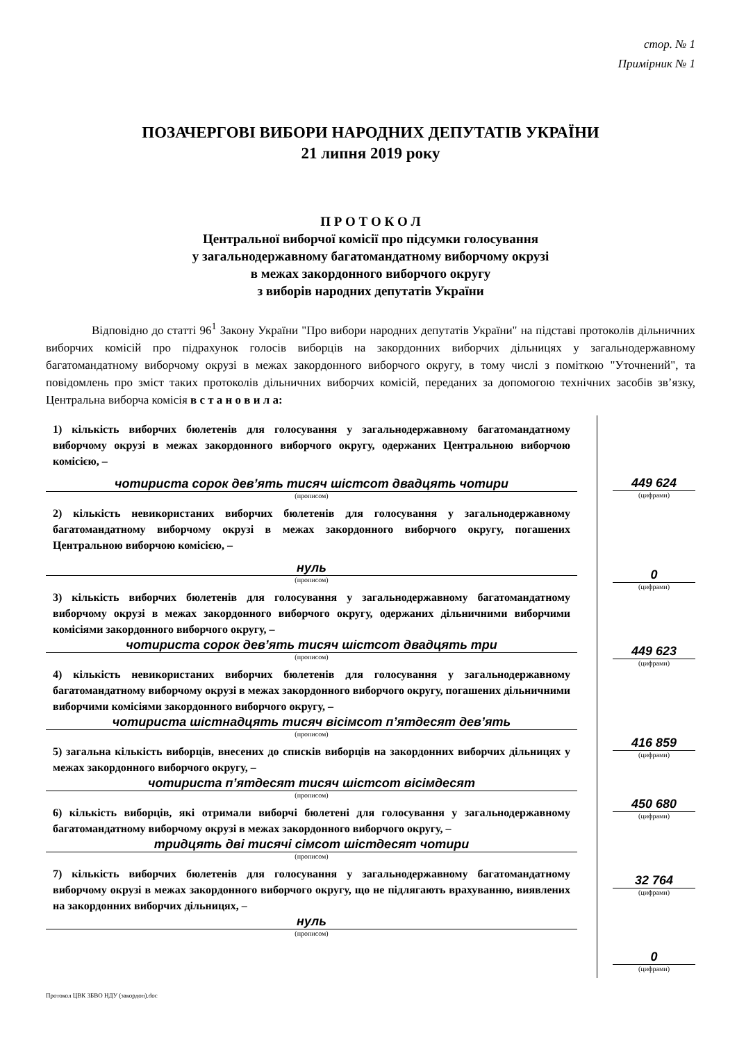стор. № 1
Примірник № 1
ПОЗАЧЕРГОВІ ВИБОРИ НАРОДНИХ ДЕПУТАТІВ УКРАЇНИ
21 липня 2019 року
П Р О Т О К О Л
Центральної виборчої комісії про підсумки голосування
у загальнодержавному багатомандатному виборчому окрузі
в межах закордонного виборчого округу
з виборів народних депутатів України
Відповідно до статті 96<sup>1</sup> Закону України "Про вибори народних депутатів України" на підставі протоколів дільничних виборчих комісій про підрахунок голосів виборців на закордонних виборчих дільницях у загальнодержавному багатомандатному виборчому окрузі в межах закордонного виборчого округу, в тому числі з поміткою "Уточнений", та повідомлень про зміст таких протоколів дільничних виборчих комісій, переданих за допомогою технічних засобів зв’язку, Центральна виборча комісія в с т а н о в и л а:
1) кількість виборчих бюлетенів для голосування у загальнодержавному багатомандатному виборчому окрузі в межах закордонного виборчого округу, одержаних Центральною виборчою комісією, –
чотириста сорок дев’ять тисяч шістсот двадцять чотири
(прописом)
2) кількість невикористаних виборчих бюлетенів для голосування у загальнодержавному багатомандатному виборчому окрузі в межах закордонного виборчого округу, погашених Центральною виборчою комісією, –
нуль
(прописом)
3) кількість виборчих бюлетенів для голосування у загальнодержавному багатомандатному виборчому окрузі в межах закордонного виборчого округу, одержаних дільничними виборчими комісіями закордонного виборчого округу, –
чотириста сорок дев’ять тисяч шістсот двадцять три
(прописом)
4) кількість невикористаних виборчих бюлетенів для голосування у загальнодержавному багатомандатному виборчому окрузі в межах закордонного виборчого округу, погашених дільничними виборчими комісіями закордонного виборчого округу, –
чотириста шістнадцять тисяч вісімсот п’ятдесят дев’ять
(прописом)
5) загальна кількість виборців, внесених до списків виборців на закордонних виборчих дільницях у межах закордонного виборчого округу, –
чотириста п’ятдесят тисяч шістсот вісімдесят
(прописом)
6) кількість виборців, які отримали виборчі бюлетені для голосування у загальнодержавному багатомандатному виборчому окрузі в межах закордонного виборчого округу, –
тридцять дві тисячі сімсот шістдесят чотири
(прописом)
7) кількість виборчих бюлетенів для голосування у загальнодержавному багатомандатному виборчому окрузі в межах закордонного виборчого округу, що не підлягають врахуванню, виявлених на закордонних виборчих дільницях, –
нуль
(прописом)
449 624
(цифрами)
0
(цифрами)
449 623
(цифрами)
416 859
(цифрами)
450 680
(цифрами)
32 764
(цифрами)
0
(цифрами)
Протокол ЦВК ЗБВО НДУ (закордон).doc